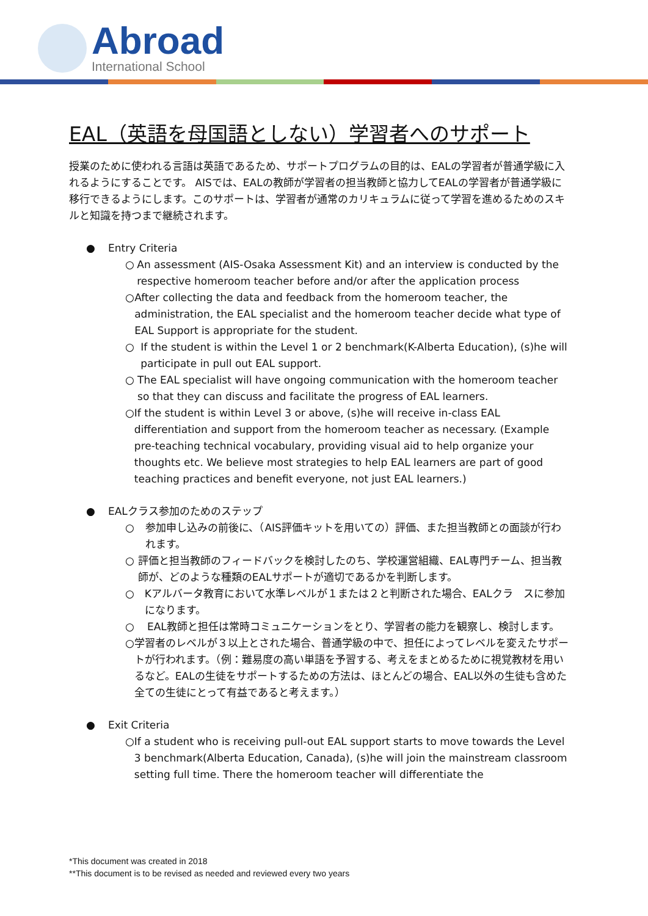Abroad
International School
EAL（英語を母国語としない）学習者へのサポート
授業のために使われる言語は英語であるため、サポートプログラムの目的は、EALの学習者が普通学級に入れるようにすることです。 AISでは、EALの教師が学習者の担当教師と協力してEALの学習者が普通学級に移行できるようにします。このサポートは、学習者が通常のカリキュラムに従って学習を進めるためのスキルと知識を持つまで継続されます。
● Entry Criteria
○ An assessment (AIS-Osaka Assessment Kit) and an interview is conducted by the respective homeroom teacher before and/or after the application process
○ After collecting the data and feedback from the homeroom teacher, the administration, the EAL specialist and the homeroom teacher decide what type of EAL Support is appropriate for the student.
○ If the student is within the Level 1 or 2 benchmark(K-Alberta Education), (s)he will participate in pull out EAL support.
○ The EAL specialist will have ongoing communication with the homeroom teacher so that they can discuss and facilitate the progress of EAL learners.
○ If the student is within Level 3 or above, (s)he will receive in-class EAL differentiation and support from the homeroom teacher as necessary. (Example pre-teaching technical vocabulary, providing visual aid to help organize your thoughts etc. We believe most strategies to help EAL learners are part of good teaching practices and benefit everyone, not just EAL learners.)
● EALクラス参加のためのステップ
○ 参加申し込みの前後に、（AIS評価キットを用いての）評価、また担当教師との面談が行われます。
○ 評価と担当教師のフィードバックを検討したのち、学校運営組織、EAL専門チーム、担当教師が、どのような種類のEALサポートが適切であるかを判断します。
○ Kアルバータ教育において水準レベルが１または２と判断された場合、EALクラ　スに参加になります。
○ EAL教師と担任は常時コミュニケーションをとり、学習者の能力を観察し、検討します。
○ 学習者のレベルが３以上とされた場合、普通学級の中で、担任によってレベルを変えたサポートが行われます。（例：難易度の高い単語を予習する、考えをまとめるために視覚教材を用いるなど。EALの生徒をサポートするための方法は、ほとんどの場合、EAL以外の生徒も含めた全ての生徒にとって有益であると考えます。）
● Exit Criteria
○ If a student who is receiving pull-out EAL support starts to move towards the Level 3 benchmark(Alberta Education, Canada), (s)he will join the mainstream classroom setting full time. There the homeroom teacher will differentiate the
*This document was created in 2018
**This document is to be revised as needed and reviewed every two years